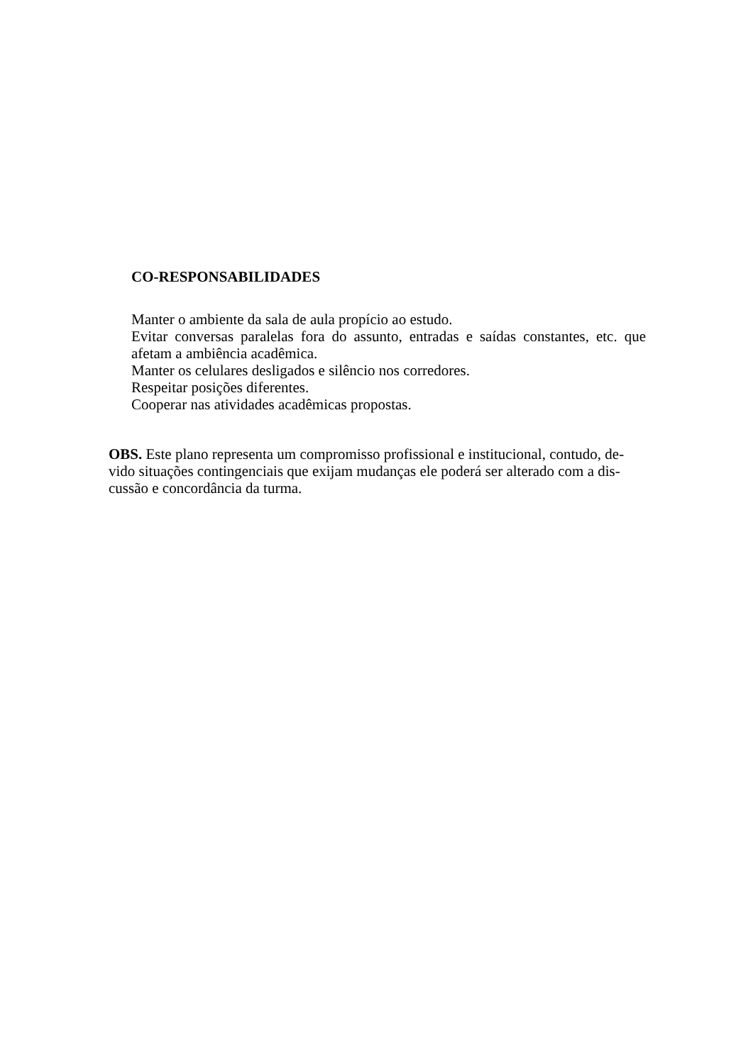CO-RESPONSABILIDADES
Manter o ambiente da sala de aula propício ao estudo.
Evitar conversas paralelas fora do assunto, entradas e saídas constantes, etc. que afetam a ambiência acadêmica.
Manter os celulares desligados e silêncio nos corredores.
Respeitar posições diferentes.
Cooperar nas atividades acadêmicas propostas.
OBS. Este plano representa um compromisso profissional e institucional, contudo, de-vido situações contingenciais que exijam mudanças ele poderá ser alterado com a dis-cussão e concordância da turma.